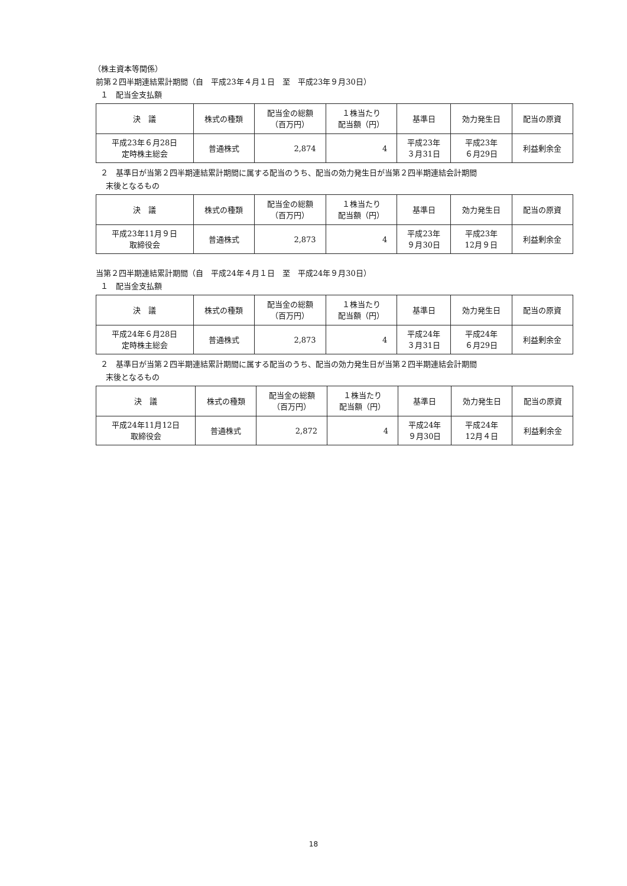（株主資本等関係）
前第２四半期連結累計期間（自　平成23年４月１日　至　平成23年９月30日）
１　配当金支払額
| 決 議 | 株式の種類 | 配当金の総額 （百万円） | １株当たり 配当額（円） | 基準日 | 効力発生日 | 配当の原資 |
| 平成23年６月28日 定時株主総会 | 普通株式 | 2,874 | 4 | 平成23年 ３月31日 | 平成23年 ６月29日 | 利益剰余金 |
２　基準日が当第２四半期連結累計期間に属する配当のうち、配当の効力発生日が当第２四半期連結会計期間
末後となるもの
| 決 議 | 株式の種類 | 配当金の総額 （百万円） | １株当たり 配当額（円） | 基準日 | 効力発生日 | 配当の原資 |
| 平成23年11月９日 取締役会 | 普通株式 | 2,873 | 4 | 平成23年 ９月30日 | 平成23年 12月９日 | 利益剰余金 |
当第２四半期連結累計期間（自　平成24年４月１日　至　平成24年９月30日）
１　配当金支払額
| 決 議 | 株式の種類 | 配当金の総額 （百万円） | １株当たり 配当額（円） | 基準日 | 効力発生日 | 配当の原資 |
| 平成24年６月28日 定時株主総会 | 普通株式 | 2,873 | 4 | 平成24年 ３月31日 | 平成24年 ６月29日 | 利益剰余金 |
２　基準日が当第２四半期連結累計期間に属する配当のうち、配当の効力発生日が当第２四半期連結会計期間
末後となるもの
| 決 議 | 株式の種類 | 配当金の総額 （百万円） | １株当たり 配当額（円） | 基準日 | 効力発生日 | 配当の原資 |
| 平成24年11月12日 取締役会 | 普通株式 | 2,872 | 4 | 平成24年 ９月30日 | 平成24年 12月４日 | 利益剰余金 |
18